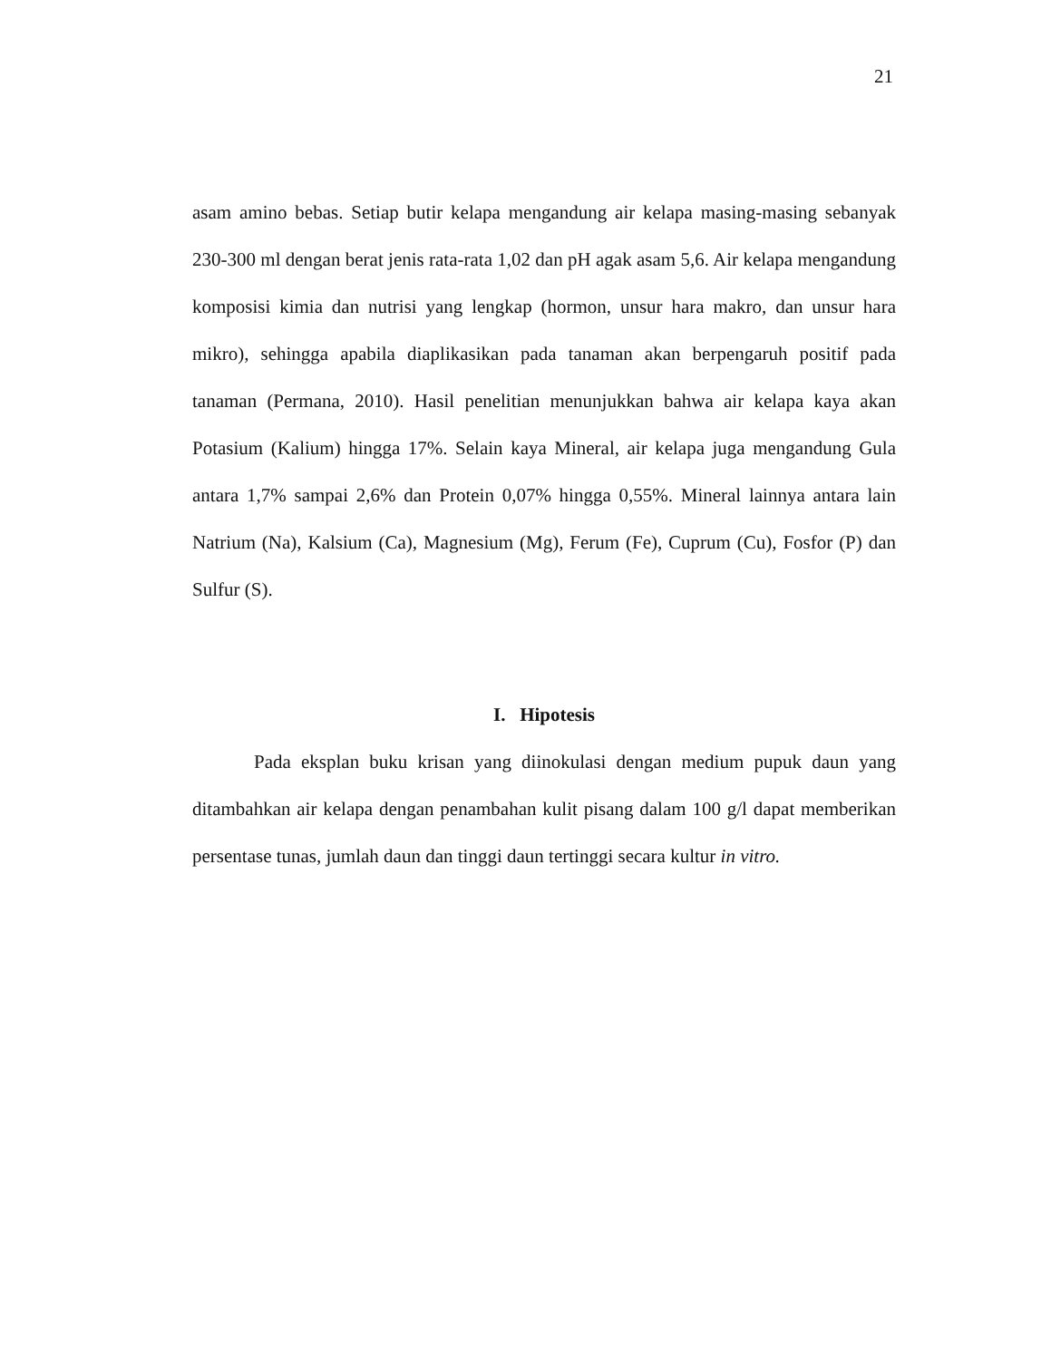21
asam amino bebas. Setiap butir kelapa mengandung air kelapa masing-masing sebanyak 230-300 ml dengan berat jenis rata-rata 1,02 dan pH agak asam 5,6. Air kelapa mengandung komposisi kimia dan nutrisi yang lengkap (hormon, unsur hara makro, dan unsur hara mikro), sehingga apabila diaplikasikan pada tanaman akan berpengaruh positif pada tanaman (Permana, 2010). Hasil penelitian menunjukkan bahwa air kelapa kaya akan Potasium (Kalium) hingga 17%. Selain kaya Mineral, air kelapa juga mengandung Gula antara 1,7% sampai 2,6% dan Protein 0,07% hingga 0,55%. Mineral lainnya antara lain Natrium (Na), Kalsium (Ca), Magnesium (Mg), Ferum (Fe), Cuprum (Cu), Fosfor (P) dan Sulfur (S).
I. Hipotesis
Pada eksplan buku krisan yang diinokulasi dengan medium pupuk daun yang ditambahkan air kelapa dengan penambahan kulit pisang dalam 100 g/l dapat memberikan persentase tunas, jumlah daun dan tinggi daun tertinggi secara kultur in vitro.